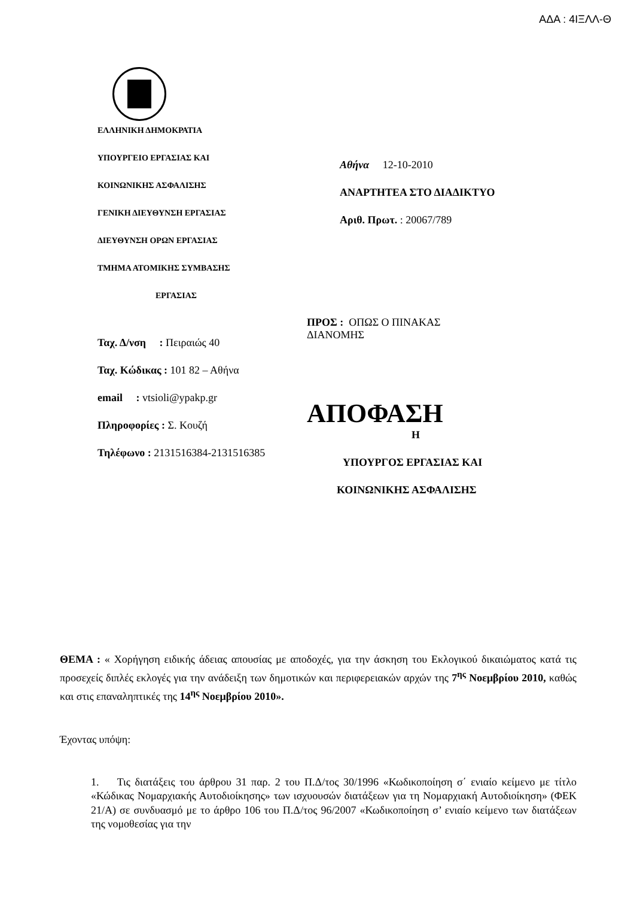ΑΔΑ : 4ΙΞΛΛ-Θ
ΕΛΛΗΝΙΚΗ ΔΗΜΟΚΡΑΤΙΑ
ΥΠΟΥΡΓΕΙΟ ΕΡΓΑΣΙΑΣ ΚΑΙ
ΚΟΙΝΩΝΙΚΗΣ ΑΣΦΑΛΙΣΗΣ
ΓΕΝΙΚΗ ΔΙΕΥΘΥΝΣΗ ΕΡΓΑΣΙΑΣ
ΔΙΕΥΘΥΝΣΗ ΟΡΩΝ ΕΡΓΑΣΙΑΣ
ΤΜΗΜΑ ΑΤΟΜΙΚΗΣ ΣΥΜΒΑΣΗΣ
ΕΡΓΑΣΙΑΣ
Ταχ. Δ/νση : Πειραιώς 40
Ταχ. Κώδικας : 101 82 – Αθήνα
email : vtsioli@ypakp.gr
Πληροφορίες : Σ. Κουζή
Τηλέφωνο : 2131516384-2131516385
Αθήνα 12-10-2010
ΑΝΑΡΤΗΤΕΑ ΣΤΟ ΔΙΑΔΙΚΤΥΟ
Αριθ. Πρωτ. : 20067/789
ΠΡΟΣ : ΟΠΩΣ Ο ΠΙΝΑΚΑΣ
ΔΙΑΝΟΜΗΣ
ΑΠΟΦΑΣΗ
Η
ΥΠΟΥΡΓΟΣ ΕΡΓΑΣΙΑΣ ΚΑΙ
ΚΟΙΝΩΝΙΚΗΣ ΑΣΦΑΛΙΣΗΣ
ΘΕΜΑ : « Χορήγηση ειδικής άδειας απουσίας με αποδοχές, για την άσκηση του Εκλογικού δικαιώματος κατά τις προσεχείς διπλές εκλογές για την ανάδειξη των δημοτικών και περιφερειακών αρχών της 7<sup>ης</sup> Νοεμβρίου 2010, καθώς και στις επαναληπτικές της 14<sup>ης</sup> Νοεμβρίου 2010».
Έχοντας υπόψη:
1. Τις διατάξεις του άρθρου 31 παρ. 2 του Π.Δ/τος 30/1996 «Κωδικοποίηση σ΄ ενιαίο κείμενο με τίτλο «Κώδικας Νομαρχιακής Αυτοδιοίκησης» των ισχυουσών διατάξεων για τη Νομαρχιακή Αυτοδιοίκηση» (ΦΕΚ 21/Α) σε συνδυασμό με το άρθρο 106 του Π.Δ/τος 96/2007 «Κωδικοποίηση σ’ ενιαίο κείμενο των διατάξεων της νομοθεσίας για την